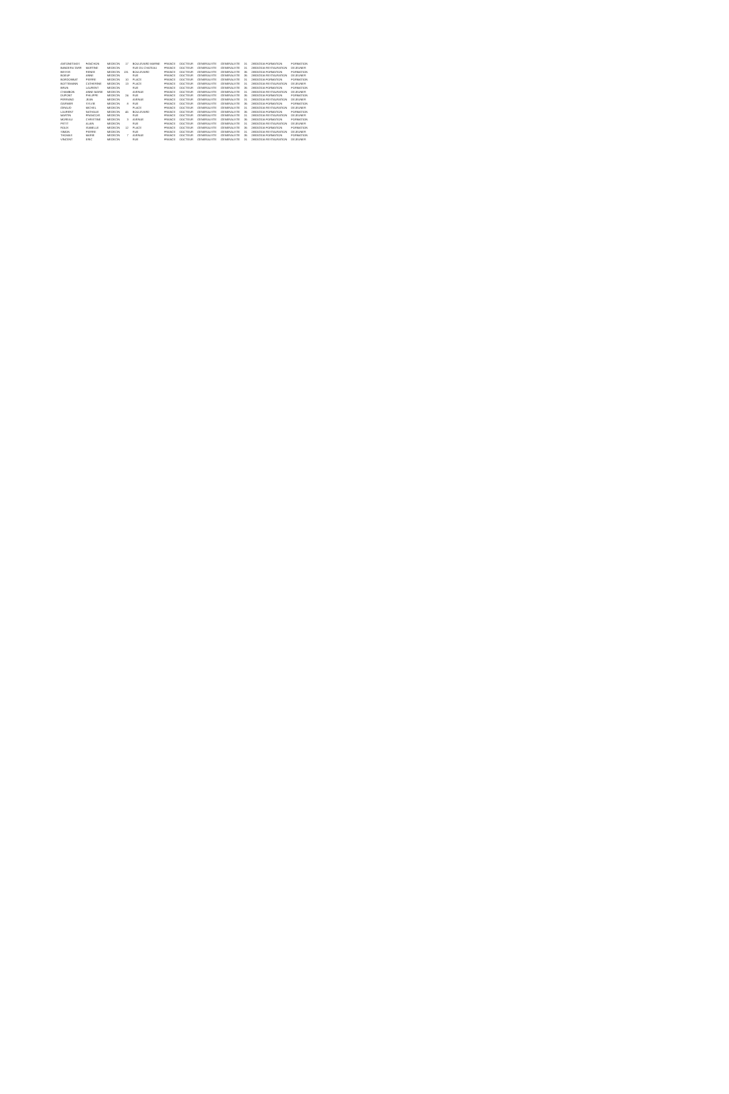| ANTONETAKIS | FANCHON | MEDECIN | 17 | BOULEVARD MARNE | FRANCE | DOCTEUR | GENERALISTE | GENERALISTE | 31 | 28/03/2016 FORMATION | FORMATION |
| BANDERA TARR | MARTINE | MEDECIN | | RUE DU CHATEAU | FRANCE | DOCTEUR | GENERALISTE | GENERALISTE | 31 | 28/03/2016 RESTAURATION | DEJEUNER |
| BESSIS | RENEE | MEDECIN | 131 | BOULEVARD | FRANCE | DOCTEUR | GENERALISTE | GENERALISTE | 35 | 28/03/2016 FORMATION | FORMATION |
| BOEUF | ANNE | MEDECIN | | RUE | FRANCE | DOCTEUR | GENERALISTE | GENERALISTE | 35 | 28/03/2016 RESTAURATION | DEJEUNER |
| BORDONNAT | PIERRE | MEDECIN | 10 | PLACE | FRANCE | DOCTEUR | GENERALISTE | GENERALISTE | 31 | 28/03/2016 FORMATION | FORMATION |
| BOTTEMANN | CATHERINE | MEDECIN | 13 | PLACE | FRANCE | DOCTEUR | GENERALISTE | GENERALISTE | 31 | 28/03/2016 RESTAURATION | DEJEUNER |
| BRUN | LAURENT | MEDECIN | | RUE | FRANCE | DOCTEUR | GENERALISTE | GENERALISTE | 35 | 28/03/2016 FORMATION | FORMATION |
| CHAMBON | ANNE MARIE | MEDECIN | | AVENUE | FRANCE | DOCTEUR | GENERALISTE | GENERALISTE | 31 | 28/03/2016 RESTAURATION | DEJEUNER |
| DUPONT | PHILIPPE | MEDECIN | 24 | RUE | FRANCE | DOCTEUR | GENERALISTE | GENERALISTE | 35 | 28/03/2016 FORMATION | FORMATION |
| FERRAND | JEAN | MEDECIN | | AVENUE | FRANCE | DOCTEUR | GENERALISTE | GENERALISTE | 31 | 28/03/2016 RESTAURATION | DEJEUNER |
| GARNIER | SYLVIE | MEDECIN | 8 | RUE | FRANCE | DOCTEUR | GENERALISTE | GENERALISTE | 35 | 28/03/2016 FORMATION | FORMATION |
| GIRAUD | MICHEL | MEDECIN | | PLACE | FRANCE | DOCTEUR | GENERALISTE | GENERALISTE | 31 | 28/03/2016 RESTAURATION | DEJEUNER |
| LAURENT | NATHALIE | MEDECIN | 45 | BOULEVARD | FRANCE | DOCTEUR | GENERALISTE | GENERALISTE | 35 | 28/03/2016 FORMATION | FORMATION |
| MARTIN | FRANCOIS | MEDECIN | | RUE | FRANCE | DOCTEUR | GENERALISTE | GENERALISTE | 31 | 28/03/2016 RESTAURATION | DEJEUNER |
| MOREAU | CHRISTINE | MEDECIN | 3 | AVENUE | FRANCE | DOCTEUR | GENERALISTE | GENERALISTE | 35 | 28/03/2016 FORMATION | FORMATION |
| PETIT | ALAIN | MEDECIN | | RUE | FRANCE | DOCTEUR | GENERALISTE | GENERALISTE | 31 | 28/03/2016 RESTAURATION | DEJEUNER |
| ROUX | ISABELLE | MEDECIN | 12 | PLACE | FRANCE | DOCTEUR | GENERALISTE | GENERALISTE | 35 | 28/03/2016 FORMATION | FORMATION |
| SIMON | PIERRE | MEDECIN | | RUE | FRANCE | DOCTEUR | GENERALISTE | GENERALISTE | 31 | 28/03/2016 RESTAURATION | DEJEUNER |
| THOMAS | MARIE | MEDECIN | 7 | AVENUE | FRANCE | DOCTEUR | GENERALISTE | GENERALISTE | 35 | 28/03/2016 FORMATION | FORMATION |
| VINCENT | ERIC | MEDECIN | | RUE | FRANCE | DOCTEUR | GENERALISTE | GENERALISTE | 31 | 28/03/2016 RESTAURATION | DEJEUNER |